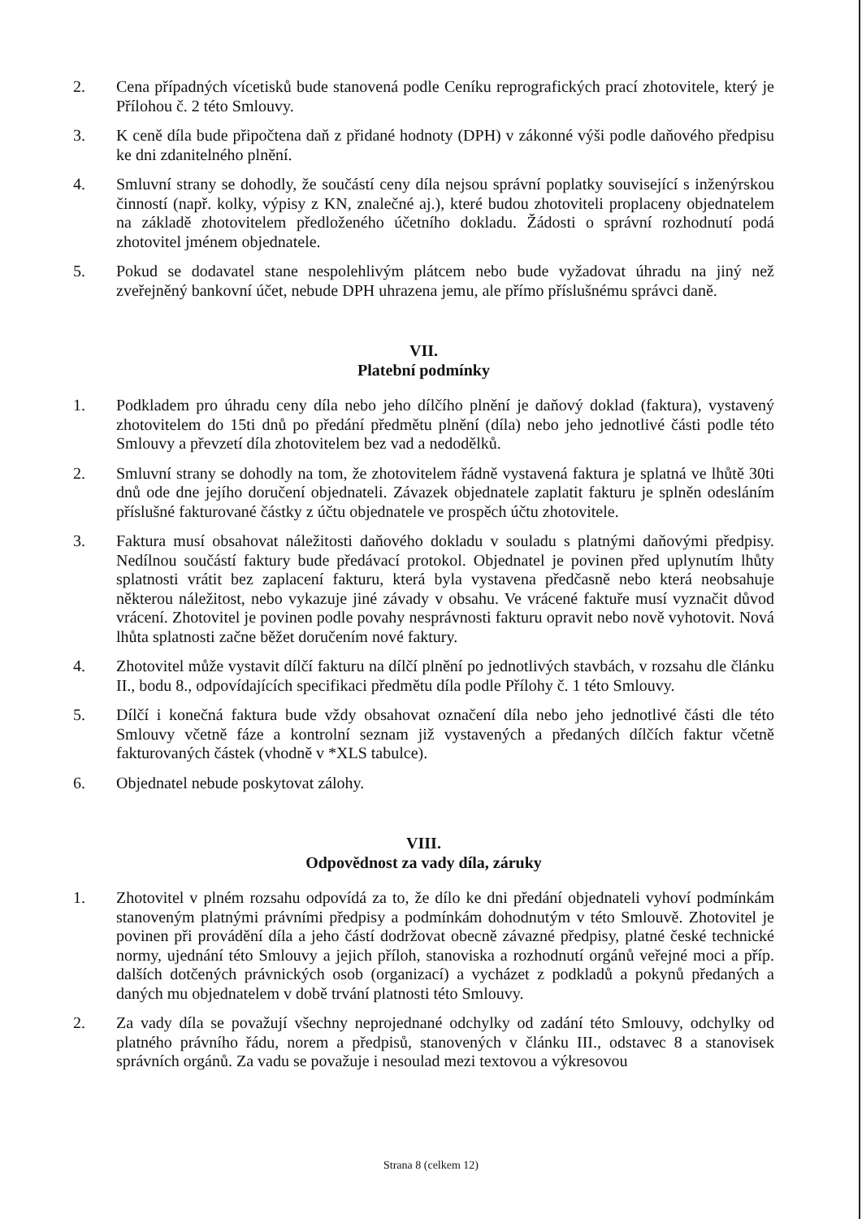2. Cena případných vícetisků bude stanovená podle Ceníku reprografických prací zhotovitele, který je Přílohou č. 2 této Smlouvy.
3. K ceně díla bude připočtena daň z přidané hodnoty (DPH) v zákonné výši podle daňového předpisu ke dni zdanitelného plnění.
4. Smluvní strany se dohodly, že součástí ceny díla nejsou správní poplatky související s inženýrskou činností (např. kolky, výpisy z KN, znalečné aj.), které budou zhotoviteli proplaceny objednatelem na základě zhotovitelem předloženého účetního dokladu. Žádosti o správní rozhodnutí podá zhotovitel jménem objednatele.
5. Pokud se dodavatel stane nespolehlivým plátcem nebo bude vyžadovat úhradu na jiný než zveřejněný bankovní účet, nebude DPH uhrazena jemu, ale přímo příslušnému správci daně.
VII.
Platební podmínky
1. Podkladem pro úhradu ceny díla nebo jeho dílčího plnění je daňový doklad (faktura), vystavený zhotovitelem do 15ti dnů po předání předmětu plnění (díla) nebo jeho jednotlivé části podle této Smlouvy a převzetí díla zhotovitelem bez vad a nedodělků.
2. Smluvní strany se dohodly na tom, že zhotovitelem řádně vystavená faktura je splatná ve lhůtě 30ti dnů ode dne jejího doručení objednateli. Závazek objednatele zaplatit fakturu je splněn odesláním příslušné fakturované částky z účtu objednatele ve prospěch účtu zhotovitele.
3. Faktura musí obsahovat náležitosti daňového dokladu v souladu s platnými daňovými předpisy. Nedílnou součástí faktury bude předávací protokol. Objednatel je povinen před uplynutím lhůty splatnosti vrátit bez zaplacení fakturu, která byla vystavena předčasně nebo která neobsahuje některou náležitost, nebo vykazuje jiné závady v obsahu. Ve vrácené faktuře musí vyznačit důvod vrácení. Zhotovitel je povinen podle povahy nesprávnosti fakturu opravit nebo nově vyhotovit. Nová lhůta splatnosti začne běžet doručením nové faktury.
4. Zhotovitel může vystavit dílčí fakturu na dílčí plnění po jednotlivých stavbách, v rozsahu dle článku II., bodu 8., odpovídajících specifikaci předmětu díla podle Přílohy č. 1 této Smlouvy.
5. Dílčí i konečná faktura bude vždy obsahovat označení díla nebo jeho jednotlivé části dle této Smlouvy včetně fáze a kontrolní seznam již vystavených a předaných dílčích faktur včetně fakturovaných částek (vhodně v *XLS tabulce).
6. Objednatel nebude poskytovat zálohy.
VIII.
Odpovědnost za vady díla, záruky
1. Zhotovitel v plném rozsahu odpovídá za to, že dílo ke dni předání objednateli vyhoví podmínkám stanoveným platnými právními předpisy a podmínkám dohodnutým v této Smlouvě. Zhotovitel je povinen při provádění díla a jeho částí dodržovat obecně závazné předpisy, platné české technické normy, ujednání této Smlouvy a jejich příloh, stanoviska a rozhodnutí orgánů veřejné moci a příp. dalších dotčených právnických osob (organizací) a vycházet z podkladů a pokynů předaných a daných mu objednatelem v době trvání platnosti této Smlouvy.
2. Za vady díla se považují všechny neprojednané odchylky od zadání této Smlouvy, odchylky od platného právního řádu, norem a předpisů, stanovených v článku III., odstavec 8 a stanovisek správních orgánů. Za vadu se považuje i nesoulad mezi textovou a výkresovou
Strana 8 (celkem 12)